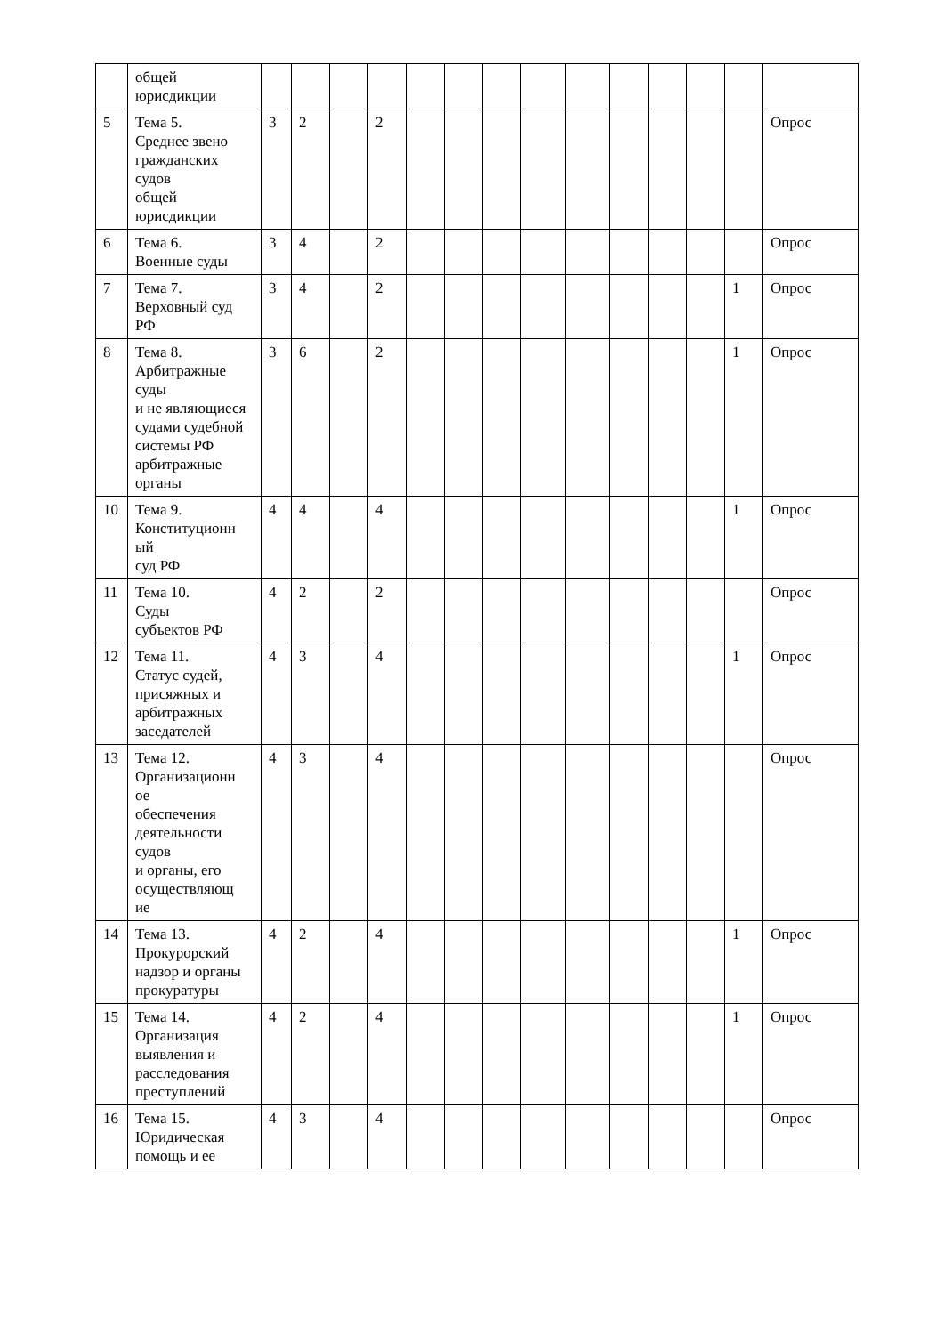| | общей юрисдикции | | | | | | | | | | | | | | |
| 5 | Тема 5. Среднее звено гражданских судов общей юрисдикции | 3 | 2 | | 2 | | | | | | | | | | Опрос |
| 6 | Тема 6. Военные суды | 3 | 4 | | 2 | | | | | | | | | | Опрос |
| 7 | Тема 7. Верховный суд РФ | 3 | 4 | | 2 | | | | | | | | | 1 | Опрос |
| 8 | Тема 8. Арбитражные суды и не являющиеся судами судебной системы РФ арбитражные органы | 3 | 6 | | 2 | | | | | | | | | 1 | Опрос |
| 10 | Тема 9. Конституционн ый суд РФ | 4 | 4 | | 4 | | | | | | | | | 1 | Опрос |
| 11 | Тема 10. Суды субъектов РФ | 4 | 2 | | 2 | | | | | | | | | | Опрос |
| 12 | Тема 11. Статус судей, присяжных и арбитражных заседателей | 4 | 3 | | 4 | | | | | | | | | 1 | Опрос |
| 13 | Тема 12. Организационн ое обеспечения деятельности судов и органы, его осуществляющ ие | 4 | 3 | | 4 | | | | | | | | | | Опрос |
| 14 | Тема 13. Прокурорский надзор и органы прокуратуры | 4 | 2 | | 4 | | | | | | | | | 1 | Опрос |
| 15 | Тема 14. Организация выявления и расследования преступлений | 4 | 2 | | 4 | | | | | | | | | 1 | Опрос |
| 16 | Тема 15. Юридическая помощь и ее | 4 | 3 | | 4 | | | | | | | | | | Опрос |